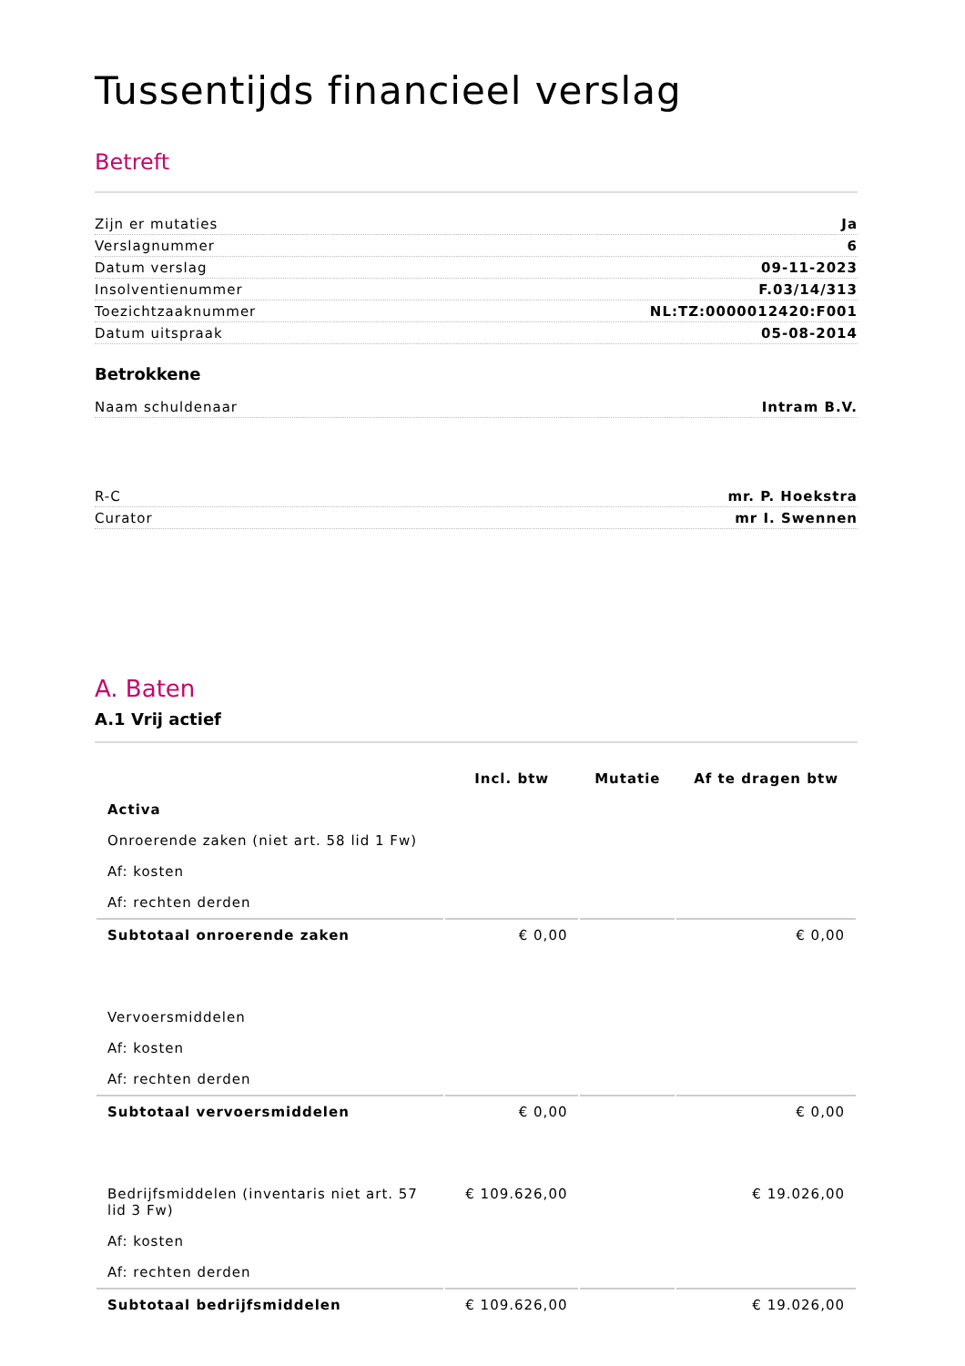Tussentijds financieel verslag
Betreft
Zijn er mutaties Ja
Verslagnummer 6
Datum verslag 09-11-2023
Insolventienummer F.03/14/313
Toezichtzaaknummer NL:TZ:0000012420:F001
Datum uitspraak 05-08-2014
Betrokkene
Naam schuldenaar Intram B.V.
R-C mr. P. Hoekstra
Curator mr I. Swennen
A. Baten
A.1 Vrij actief
| | Incl. btw | Mutatie | Af te dragen btw |
| --- | --- | --- | --- |
| Activa | | | |
| Onroerende zaken (niet art. 58 lid 1 Fw) | | | |
| Af: kosten | | | |
| Af: rechten derden | | | |
| Subtotaal onroerende zaken | € 0,00 | | € 0,00 |
| Vervoersmiddelen | | | |
| Af: kosten | | | |
| Af: rechten derden | | | |
| Subtotaal vervoersmiddelen | € 0,00 | | € 0,00 |
| Bedrijfsmiddelen (inventaris niet art. 57 lid 3 Fw) | € 109.626,00 | | € 19.026,00 |
| Af: kosten | | | |
| Af: rechten derden | | | |
| Subtotaal bedrijfsmiddelen | € 109.626,00 | | € 19.026,00 |